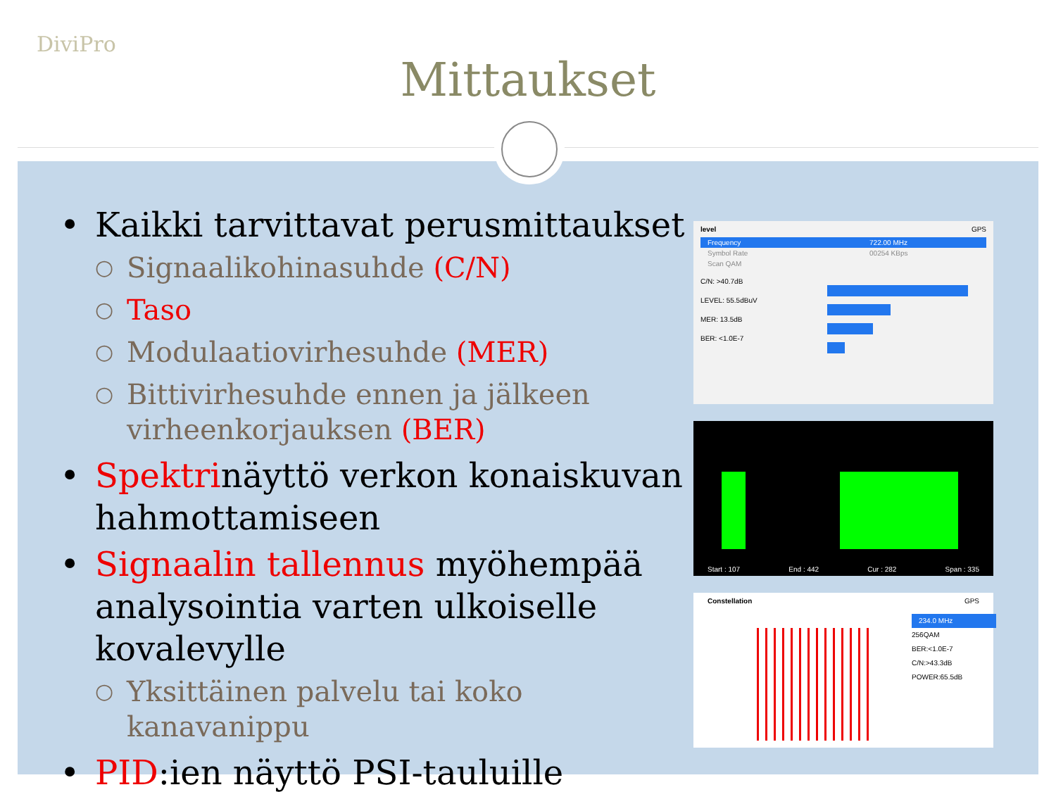DiviPro
Mittaukset
• Kaikki tarvittavat perusmittaukset
○ Signaalikohinasuhde (C/N)
○ Taso
○ Modulaatiovirhesuhde (MER)
○ Bittivirhesuhde ennen ja jälkeen virheenkorjauksen (BER)
• Spektrinäyttö verkon konaiskuvan hahmottamiseen
• Signaalin tallennus myöhempää analysointia varten ulkoiselle kovalevylle
○ Yksittäinen palvelu tai koko kanavanippu
• PID:ien näyttö PSI-tauluille
level GPS
Frequency 722.00 MHz
Symbol Rate 00254 KBps
Scan QAM
C/N: >40.7dB
LEVEL: 55.5dBuV
MER: 13.5dB
BER: <1.0E-7
Start : 107 End : 442 Cur : 282 Span : 335
Constellation GPS
234.0 MHz
256QAM
BER:<1.0E-7
C/N:>43.3dB
POWER:65.5dB